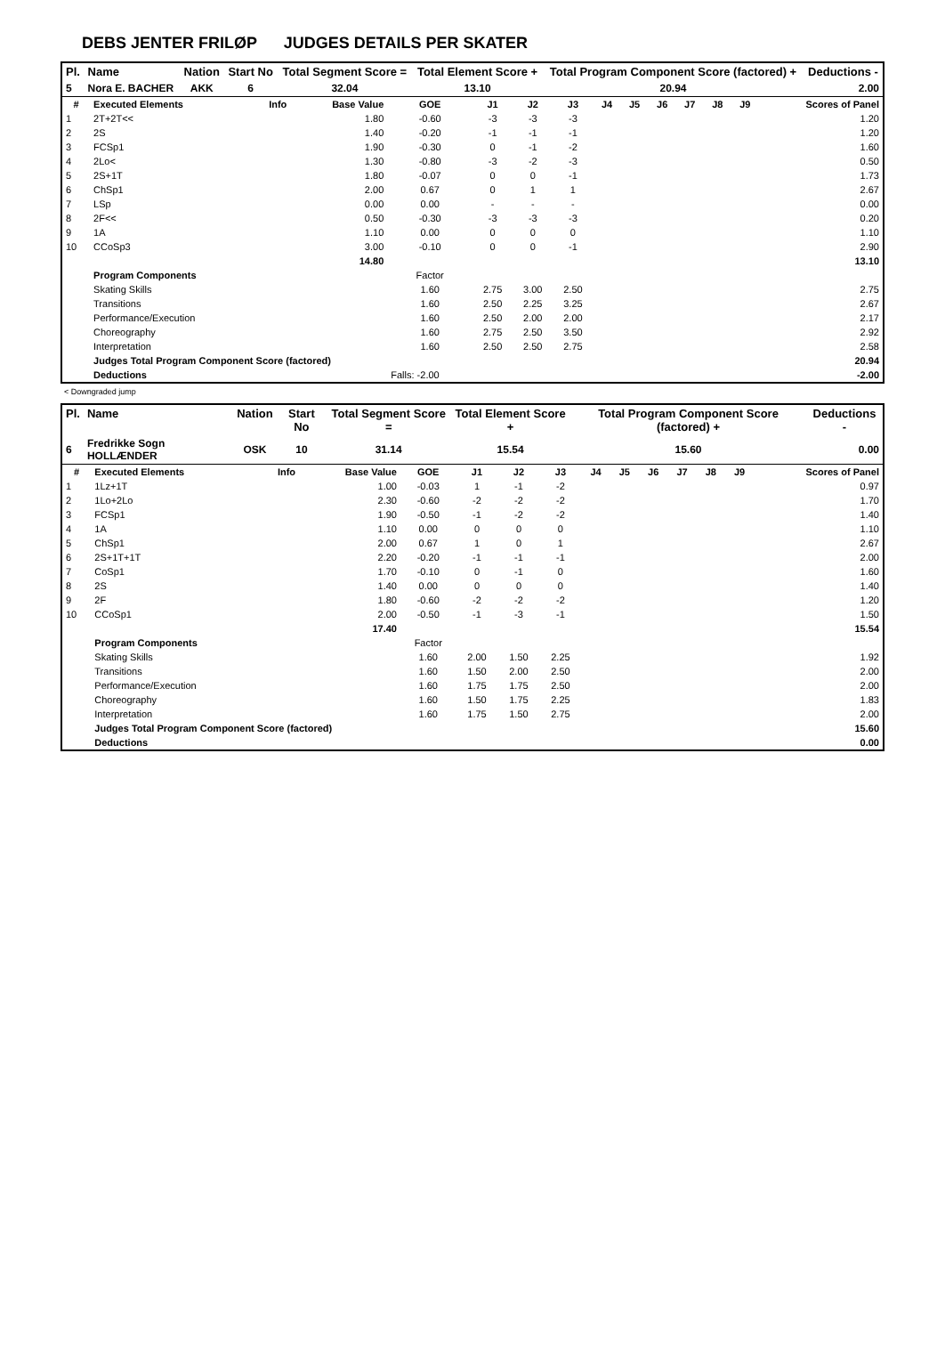DEBS JENTER FRILØP JUDGES DETAILS PER SKATER
| Pl. | Name | Nation | Start No | Total Segment Score = | Total Element Score + | Total Program Component Score (factored) + | Deductions - |
| --- | --- | --- | --- | --- | --- | --- | --- |
| 5 | Nora E. BACHER | AKK | 6 | 32.04 | 13.10 | 20.94 | 2.00 |
| # | Executed Elements | Info | Base Value | GOE | J1 | J2 | J3 | J4 | J5 | J6 | J7 | J8 | J9 | Scores of Panel |
| --- | --- | --- | --- | --- | --- | --- | --- | --- | --- | --- | --- | --- | --- | --- |
| 1 | 2T+2T<< | | 1.80 | -0.60 | -3 | -3 | -3 | | | | | | | 1.20 |
| 2 | 2S | | 1.40 | -0.20 | -1 | -1 | -1 | | | | | | | 1.20 |
| 3 | FCSp1 | | 1.90 | -0.30 | 0 | -1 | -2 | | | | | | | 1.60 |
| 4 | 2Lo< | | 1.30 | -0.80 | -3 | -2 | -3 | | | | | | | 0.50 |
| 5 | 2S+1T | | 1.80 | -0.07 | 0 | 0 | -1 | | | | | | | 1.73 |
| 6 | ChSp1 | | 2.00 | 0.67 | 0 | 1 | 1 | | | | | | | 2.67 |
| 7 | LSp | | 0.00 | 0.00 | - | - | - | | | | | | | 0.00 |
| 8 | 2F<< | | 0.50 | -0.30 | -3 | -3 | -3 | | | | | | | 0.20 |
| 9 | 1A | | 1.10 | 0.00 | 0 | 0 | 0 | | | | | | | 1.10 |
| 10 | CCoSp3 | | 3.00 | -0.10 | 0 | 0 | -1 | | | | | | | 2.90 |
| | | | 14.80 | | | | | | | | | | | 13.10 |
| | Program Components | | | Factor | | | | | | | | | | |
| | Skating Skills | | | 1.60 | 2.75 | 3.00 | 2.50 | | | | | | | 2.75 |
| | Transitions | | | 1.60 | 2.50 | 2.25 | 3.25 | | | | | | | 2.67 |
| | Performance/Execution | | | 1.60 | 2.50 | 2.00 | 2.00 | | | | | | | 2.17 |
| | Choreography | | | 1.60 | 2.75 | 2.50 | 3.50 | | | | | | | 2.92 |
| | Interpretation | | | 1.60 | 2.50 | 2.50 | 2.75 | | | | | | | 2.58 |
| | Judges Total Program Component Score (factored) | | | | | | | | | | | | | 20.94 |
| | Deductions | | | Falls: -2.00 | | | | | | | | | | -2.00 |
< Downgraded jump
| Pl. | Name | Nation | Start No | Total Segment Score = | Total Element Score + | Total Program Component Score (factored) + | Deductions - |
| --- | --- | --- | --- | --- | --- | --- | --- |
| 6 | Fredrikke Sogn HOLLÆNDER | OSK | 10 | 31.14 | 15.54 | 15.60 | 0.00 |
| # | Executed Elements | Info | Base Value | GOE | J1 | J2 | J3 | J4 | J5 | J6 | J7 | J8 | J9 | Scores of Panel |
| --- | --- | --- | --- | --- | --- | --- | --- | --- | --- | --- | --- | --- | --- | --- |
| 1 | 1Lz+1T | | 1.00 | -0.03 | 1 | -1 | -2 | | | | | | | 0.97 |
| 2 | 1Lo+2Lo | | 2.30 | -0.60 | -2 | -2 | -2 | | | | | | | 1.70 |
| 3 | FCSp1 | | 1.90 | -0.50 | -1 | -2 | -2 | | | | | | | 1.40 |
| 4 | 1A | | 1.10 | 0.00 | 0 | 0 | 0 | | | | | | | 1.10 |
| 5 | ChSp1 | | 2.00 | 0.67 | 1 | 0 | 1 | | | | | | | 2.67 |
| 6 | 2S+1T+1T | | 2.20 | -0.20 | -1 | -1 | -1 | | | | | | | 2.00 |
| 7 | CoSp1 | | 1.70 | -0.10 | 0 | -1 | 0 | | | | | | | 1.60 |
| 8 | 2S | | 1.40 | 0.00 | 0 | 0 | 0 | | | | | | | 1.40 |
| 9 | 2F | | 1.80 | -0.60 | -2 | -2 | -2 | | | | | | | 1.20 |
| 10 | CCoSp1 | | 2.00 | -0.50 | -1 | -3 | -1 | | | | | | | 1.50 |
| | | | 17.40 | | | | | | | | | | | 15.54 |
| | Program Components | | | Factor | | | | | | | | | | |
| | Skating Skills | | | 1.60 | 2.00 | 1.50 | 2.25 | | | | | | | 1.92 |
| | Transitions | | | 1.60 | 1.50 | 2.00 | 2.50 | | | | | | | 2.00 |
| | Performance/Execution | | | 1.60 | 1.75 | 1.75 | 2.50 | | | | | | | 2.00 |
| | Choreography | | | 1.60 | 1.50 | 1.75 | 2.25 | | | | | | | 1.83 |
| | Interpretation | | | 1.60 | 1.75 | 1.50 | 2.75 | | | | | | | 2.00 |
| | Judges Total Program Component Score (factored) | | | | | | | | | | | | | 15.60 |
| | Deductions | | | | | | | | | | | | | 0.00 |